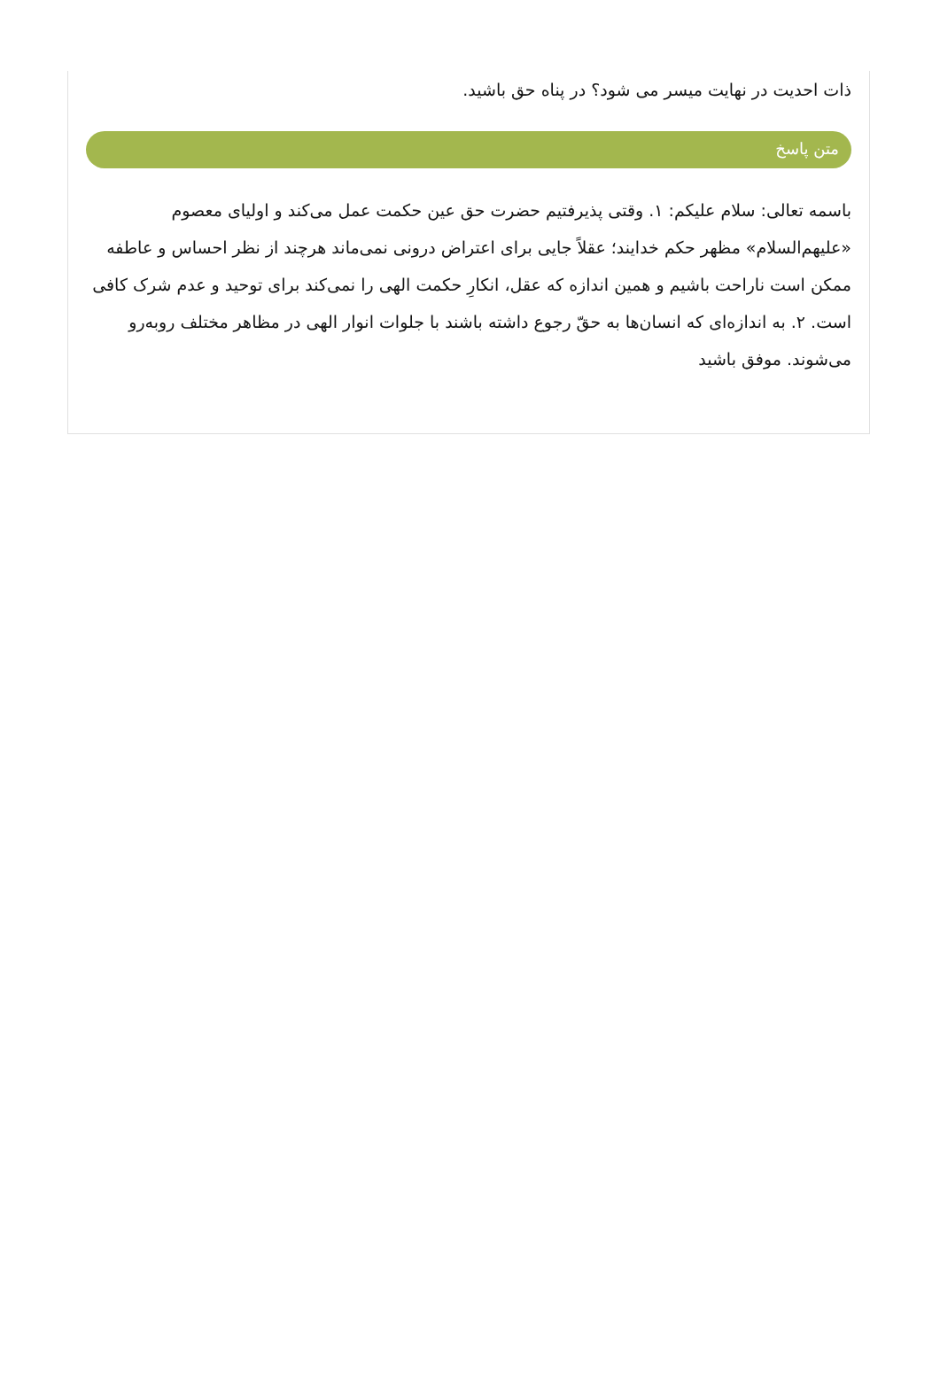ذات احدیت در نهایت میسر می شود؟ در پناه حق باشید.
متن پاسخ
باسمه تعالی: سلام علیکم: ۱. وقتی پذیرفتیم حضرت حق عین حکمت عمل می‌کند و اولیای معصوم «علیهم‌السلام» مظهر حکم خدایند؛ عقلاً جایی برای اعتراض درونی نمی‌ماند هرچند از نظر احساس و عاطفه ممکن است ناراحت باشیم و همین اندازه که عقل، انکارِ حکمت الهی را نمی‌کند برای توحید و عدم شرک کافی است. ۲. به اندازه‌ای که انسان‌ها به حقّ رجوع داشته باشند با جلوات انوار الهی در مظاهر مختلف روبه‌رو می‌شوند. موفق باشید